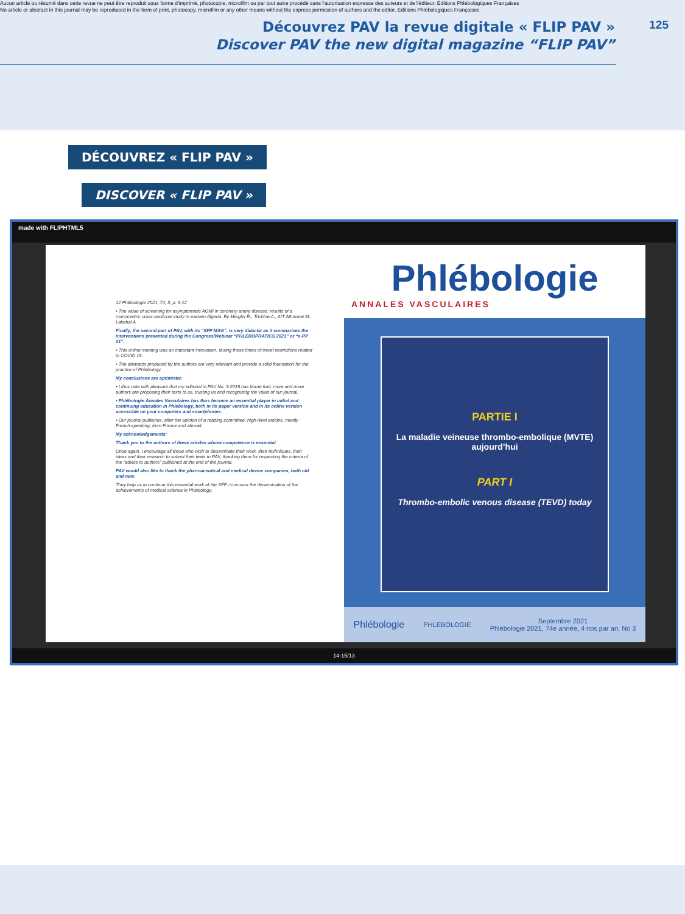Aucun article ou résumé dans cette revue ne peut être reproduit sous forme d'imprimé, photocopie, microfilm ou par tout autre procédé sans l'autorisation expresse des auteurs et de l'éditeur. Editions Phlébologiques Françaises
No article or abstract in this journal may be reproduced in the form of print, photocopy, microfilm or any other means without the express permission of authors and the editor. Editions Phlébologiques Françaises
Découvrez PAV la revue digitale « FLIP PAV »
Discover PAV the new digital magazine “FLIP PAV”
125
DÉCOUVREZ « FLIP PAV »
DISCOVER « FLIP PAV »
made with FLIPHTML5
12 Phlébologie 2021, 74, 3, p. 9-12
• The value of screening for asymptomatic AOMI in coronary artery disease: results of a monocentric cross-sectional study in eastern Algeria. By Merghit R., Trichine A., AIT Athmane M., Lakehal A.
Finally, the second part of PAV, with its “SFP MAG”, is very didactic as it summarizes the interventions presented during the Congress/Webinar “PHLEBOPRATICS 2021” or “e-PP 21”.
• This online meeting was an important innovation, during these times of travel restrictions related to COVID 19.
• The abstracts produced by the authors are very relevant and provide a solid foundation for the practice of Phlebology.
My conclusions are optimistic:
• I thus note with pleasure that my editorial in PAV No. 3-2019 has borne fruit: more and more authors are proposing their texts to us, trusting us and recognizing the value of our journal.
• Phlébologie Annales Vasculaires has thus become an essential player in initial and continuing education in Phlebology, both in its paper version and in its online version accessible on your computers and smartphones.
• Our journal publishes, after the opinion of a reading committee, high-level articles, mostly French-speaking, from France and abroad.
My acknowledgements:
Thank you to the authors of these articles whose competence is essential.
Once again, I encourage all those who wish to disseminate their work, their techniques, their ideas and their research to submit their texts to PAV, thanking them for respecting the criteria of the “advice to authors” published at the end of the journal.
PAV would also like to thank the pharmaceutical and medical device companies, both old and new.
They help us to continue this essential work of the SFP: to ensure the dissemination of the achievements of medical science in Phlebology.
Phlébologie
ANNALES VASCULAIRES
PARTIE I
La maladie veineuse thrombo-embolique (MVTE)
aujourd’hui
PART I
Thrombo-embolic venous disease (TEVD) today
Phlébologie PHLEBOLOGIE Septembre 2021
Phlébologie 2021, 74e année, 4 nos par an, No 3
14-15/13